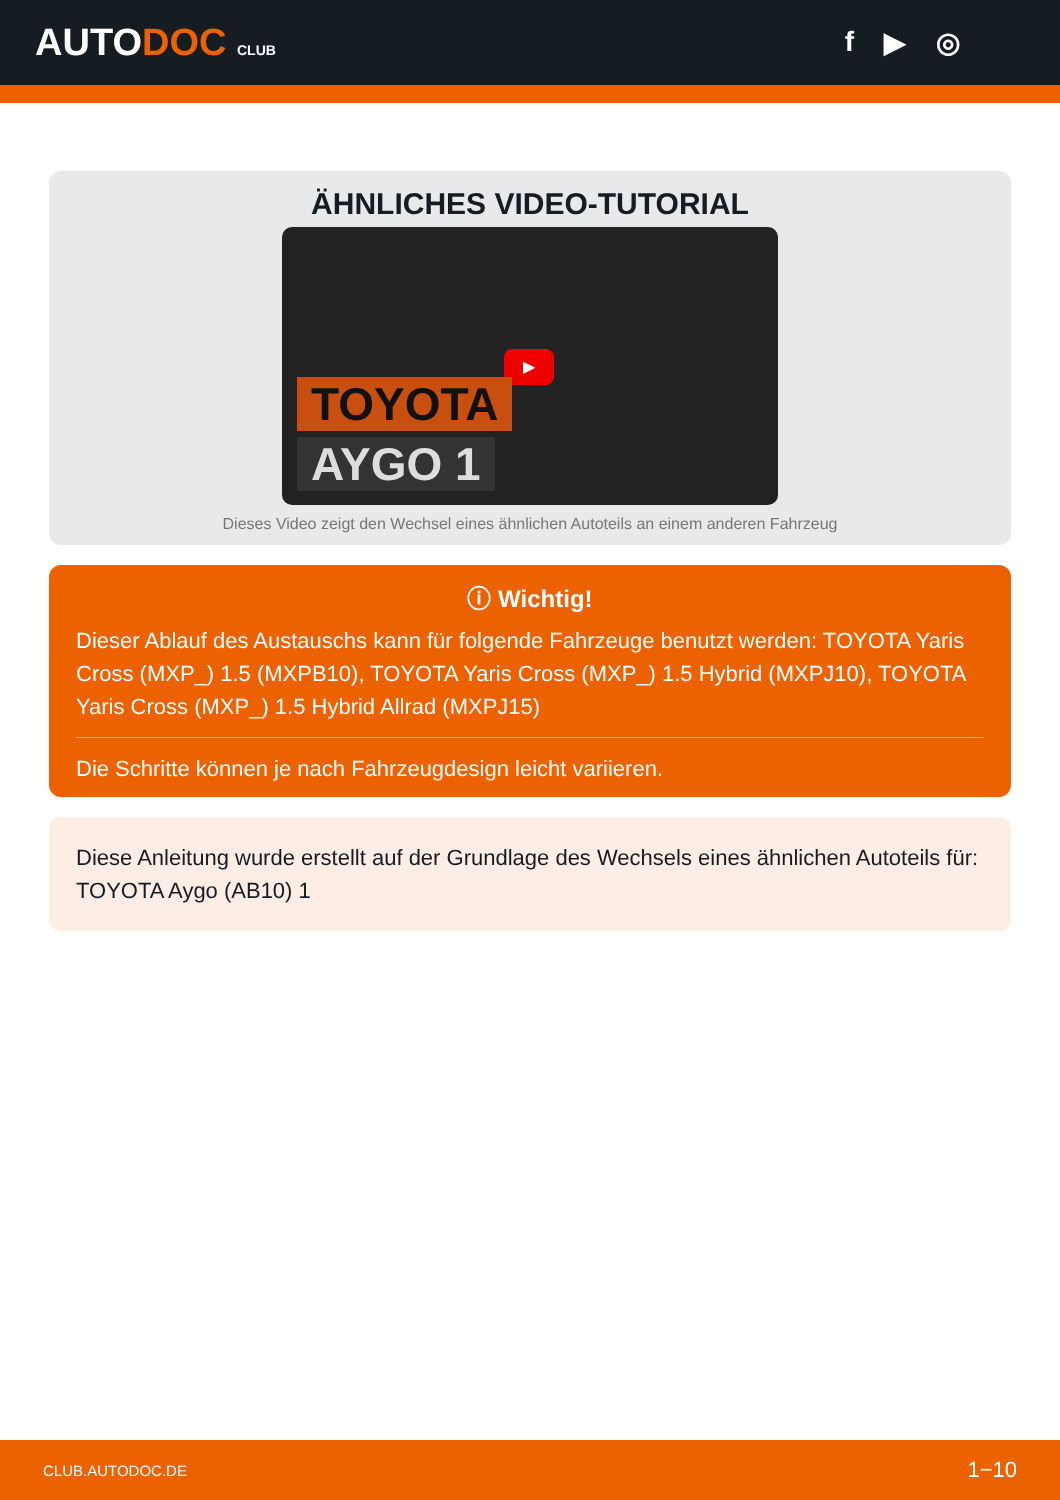AUTODOC CLUB
f ▶ ◎
ÄHNLICHES VIDEO-TUTORIAL
▶
TOYOTA
AYGO 1
Dieses Video zeigt den Wechsel eines ähnlichen Autoteils an einem anderen Fahrzeug
ⓘ Wichtig!
Dieser Ablauf des Austauschs kann für folgende Fahrzeuge benutzt werden: TOYOTA Yaris Cross (MXP_) 1.5 (MXPB10), TOYOTA Yaris Cross (MXP_) 1.5 Hybrid (MXPJ10), TOYOTA Yaris Cross (MXP_) 1.5 Hybrid Allrad (MXPJ15)
Die Schritte können je nach Fahrzeugdesign leicht variieren.
Diese Anleitung wurde erstellt auf der Grundlage des Wechsels eines ähnlichen Autoteils für: TOYOTA Aygo (AB10) 1
CLUB.AUTODOC.DE 1−10